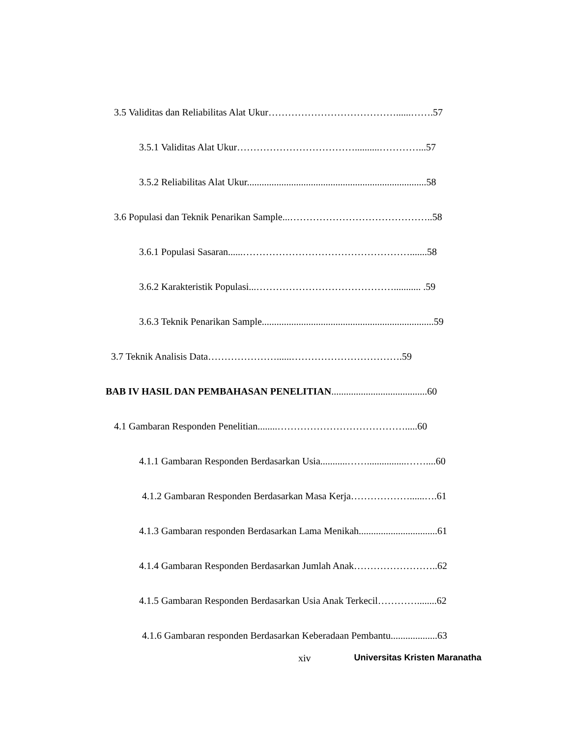3.5 Validitas dan Reliabilitas Alat Ukur…………………………………......…….57
3.5.1 Validitas Alat Ukur………………………………..........…………...57
3.5.2 Reliabilitas Alat Ukur.........................................................................58
3.6 Populasi dan Teknik Penarikan Sample...……………………………………..58
3.6.1 Populasi Sasaran......…………………………………………….......58
3.6.2 Karakteristik Populasi...……………………………………........... .59
3.6.3 Teknik Penarikan Sample......................................................................59
3.7 Teknik Analisis Data…………………......…………………………….59
BAB IV HASIL DAN PEMBAHASAN PENELITIAN.......................................60
4.1 Gambaran Responden Penelitian........………………………………….....60
4.1.1 Gambaran Responden Berdasarkan Usia...........……................……....60
4.1.2 Gambaran Responden Berdasarkan Masa Kerja………………......….61
4.1.3 Gambaran responden Berdasarkan Lama Menikah................................61
4.1.4 Gambaran Responden Berdasarkan Jumlah Anak……………………..62
4.1.5 Gambaran Responden Berdasarkan Usia Anak Terkecil…………........62
4.1.6 Gambaran responden Berdasarkan Keberadaan Pembantu...................63
xiv Universitas Kristen Maranatha